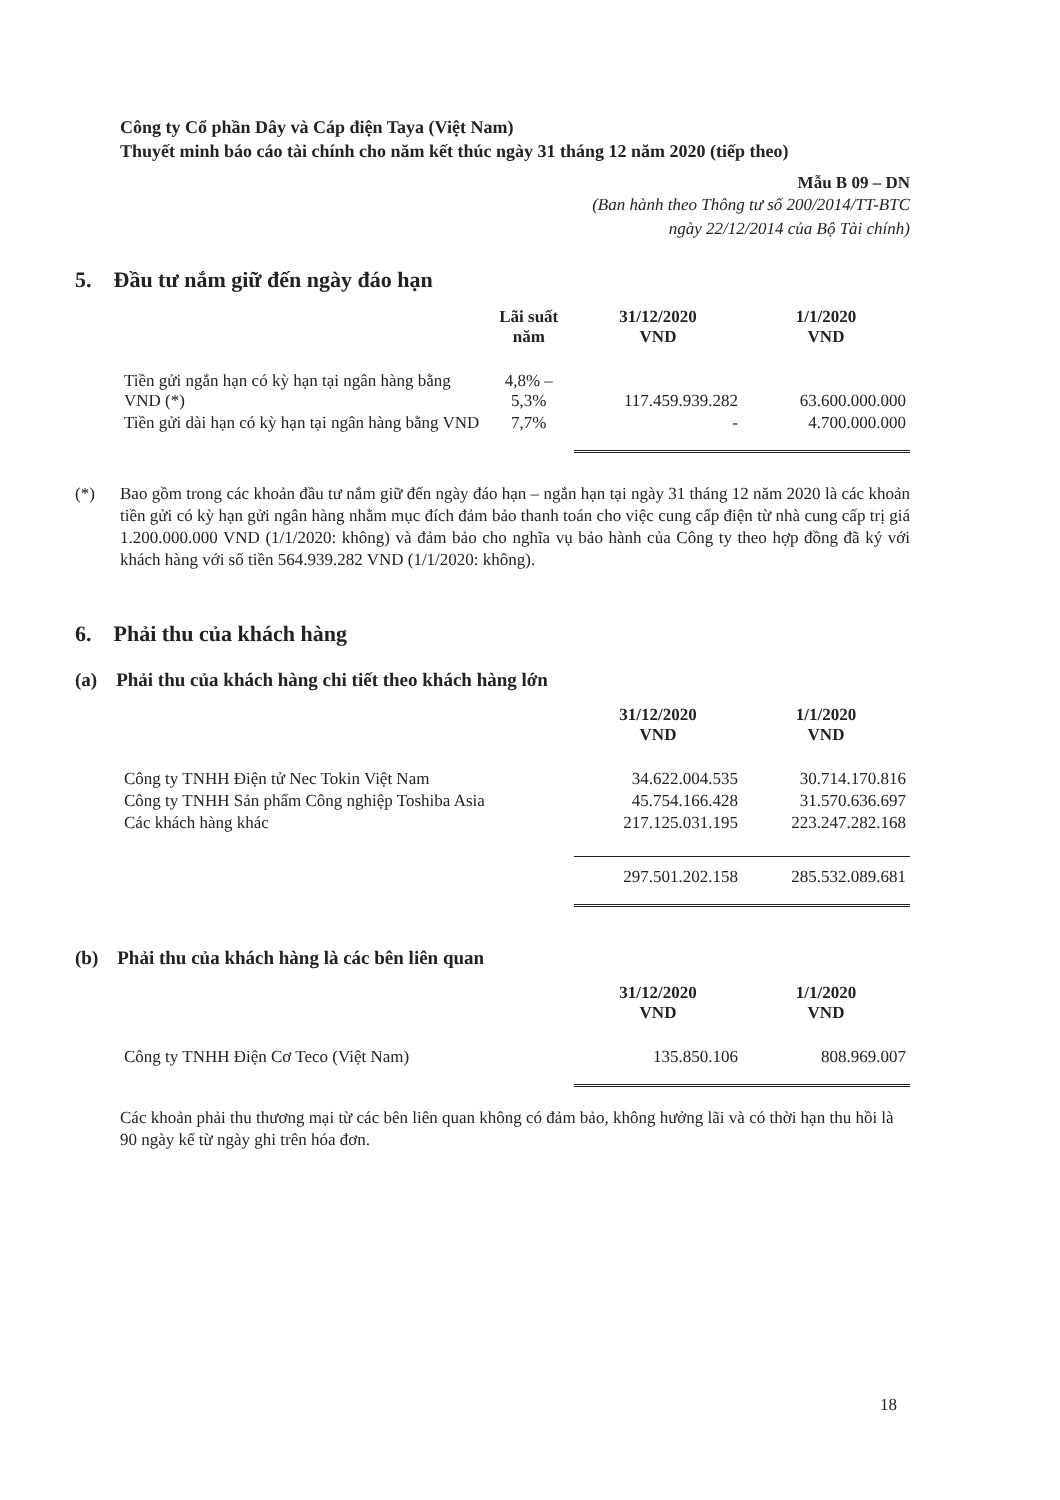Công ty Cổ phần Dây và Cáp điện Taya (Việt Nam)
Thuyết minh báo cáo tài chính cho năm kết thúc ngày 31 tháng 12 năm 2020 (tiếp theo)
Mẫu B 09 – DN
(Ban hành theo Thông tư số 200/2014/TT-BTC
ngày 22/12/2014 của Bộ Tài chính)
5. Đầu tư nắm giữ đến ngày đáo hạn
| | Lãi suất năm | 31/12/2020 VND | 1/1/2020 VND |
| --- | --- | --- | --- |
| Tiền gửi ngắn hạn có kỳ hạn tại ngân hàng bằng VND (*) | 4,8% – 5,3% | 117.459.939.282 | 63.600.000.000 |
| Tiền gửi dài hạn có kỳ hạn tại ngân hàng bằng VND | 7,7% | - | 4.700.000.000 |
(*) Bao gồm trong các khoản đầu tư nắm giữ đến ngày đáo hạn – ngắn hạn tại ngày 31 tháng 12 năm 2020 là các khoản tiền gửi có kỳ hạn gửi ngân hàng nhằm mục đích đảm bảo thanh toán cho việc cung cấp điện từ nhà cung cấp trị giá 1.200.000.000 VND (1/1/2020: không) và đảm bảo cho nghĩa vụ bảo hành của Công ty theo hợp đồng đã ký với khách hàng với số tiền 564.939.282 VND (1/1/2020: không).
6. Phải thu của khách hàng
(a) Phải thu của khách hàng chi tiết theo khách hàng lớn
| | 31/12/2020 VND | 1/1/2020 VND |
| --- | --- | --- |
| Công ty TNHH Điện tử Nec Tokin Việt Nam | 34.622.004.535 | 30.714.170.816 |
| Công ty TNHH Sản phẩm Công nghiệp Toshiba Asia | 45.754.166.428 | 31.570.636.697 |
| Các khách hàng khác | 217.125.031.195 | 223.247.282.168 |
| | 297.501.202.158 | 285.532.089.681 |
(b) Phải thu của khách hàng là các bên liên quan
| | 31/12/2020 VND | 1/1/2020 VND |
| --- | --- | --- |
| Công ty TNHH Điện Cơ Teco (Việt Nam) | 135.850.106 | 808.969.007 |
Các khoản phải thu thương mại từ các bên liên quan không có đảm bảo, không hưởng lãi và có thời hạn thu hồi là 90 ngày kể từ ngày ghi trên hóa đơn.
18